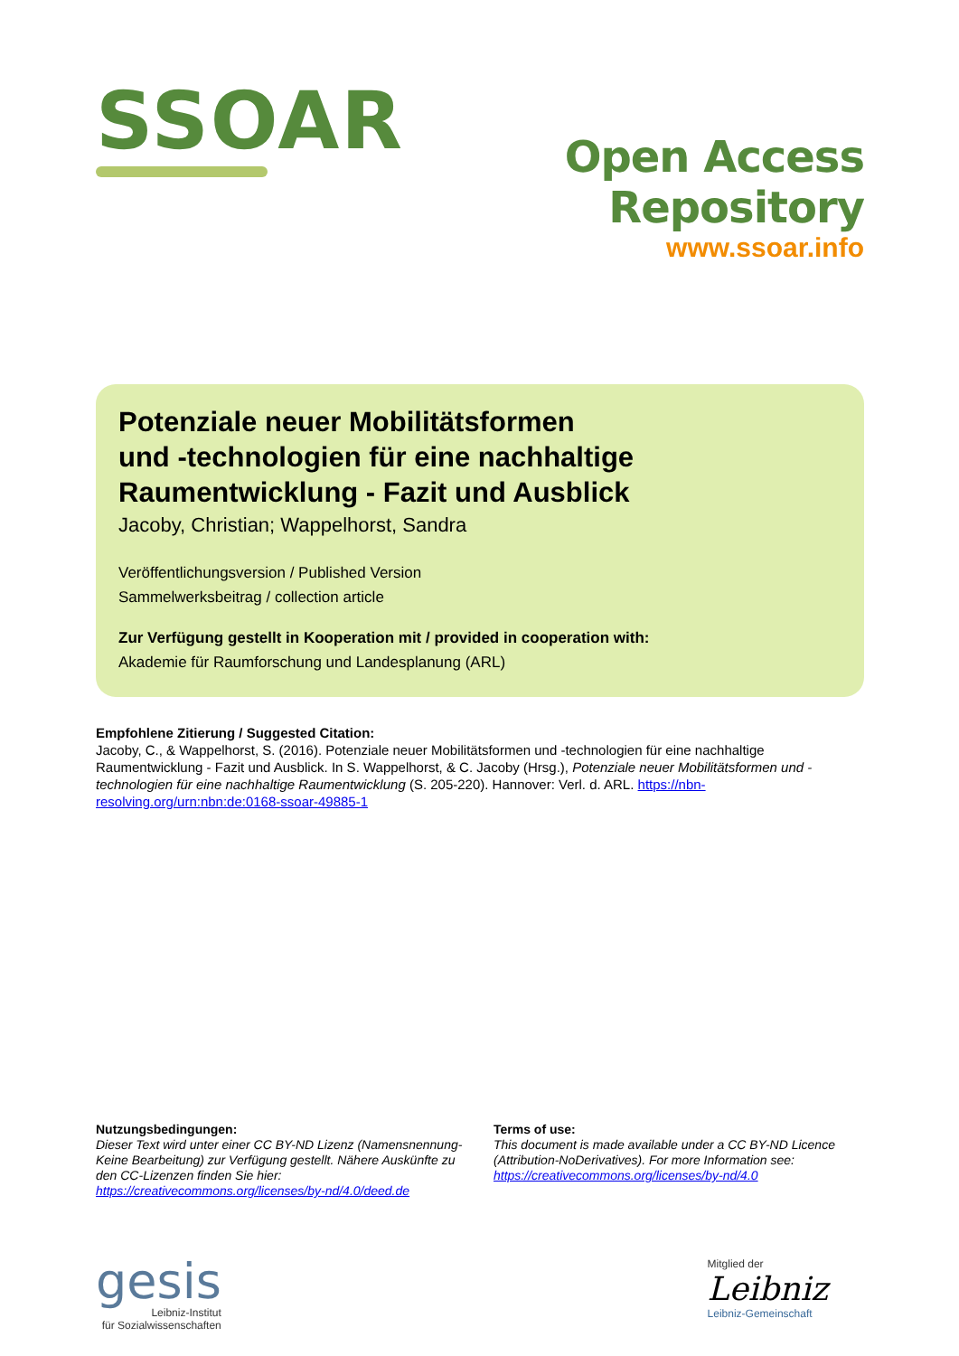SSOAR
Open Access Repository
www.ssoar.info
Potenziale neuer Mobilitätsformen
und -technologien für eine nachhaltige
Raumentwicklung - Fazit und Ausblick
Jacoby, Christian; Wappelhorst, Sandra
Veröffentlichungsversion / Published Version
Sammelwerksbeitrag / collection article
Zur Verfügung gestellt in Kooperation mit / provided in cooperation with:
Akademie für Raumforschung und Landesplanung (ARL)
Empfohlene Zitierung / Suggested Citation:
Jacoby, C., & Wappelhorst, S. (2016). Potenziale neuer Mobilitätsformen und -technologien für eine nachhaltige Raumentwicklung - Fazit und Ausblick. In S. Wappelhorst, & C. Jacoby (Hrsg.), Potenziale neuer Mobilitätsformen und -technologien für eine nachhaltige Raumentwicklung (S. 205-220). Hannover: Verl. d. ARL. https://nbn-resolving.org/urn:nbn:de:0168-ssoar-49885-1
Nutzungsbedingungen:
Dieser Text wird unter einer CC BY-ND Lizenz (Namensnennung-Keine Bearbeitung) zur Verfügung gestellt. Nähere Auskünfte zu den CC-Lizenzen finden Sie hier:
https://creativecommons.org/licenses/by-nd/4.0/deed.de
Terms of use:
This document is made available under a CC BY-ND Licence (Attribution-NoDerivatives). For more Information see:
https://creativecommons.org/licenses/by-nd/4.0
gesis
Leibniz-Institut
für Sozialwissenschaften
Mitglied der
Leibniz
Leibniz-Gemeinschaft